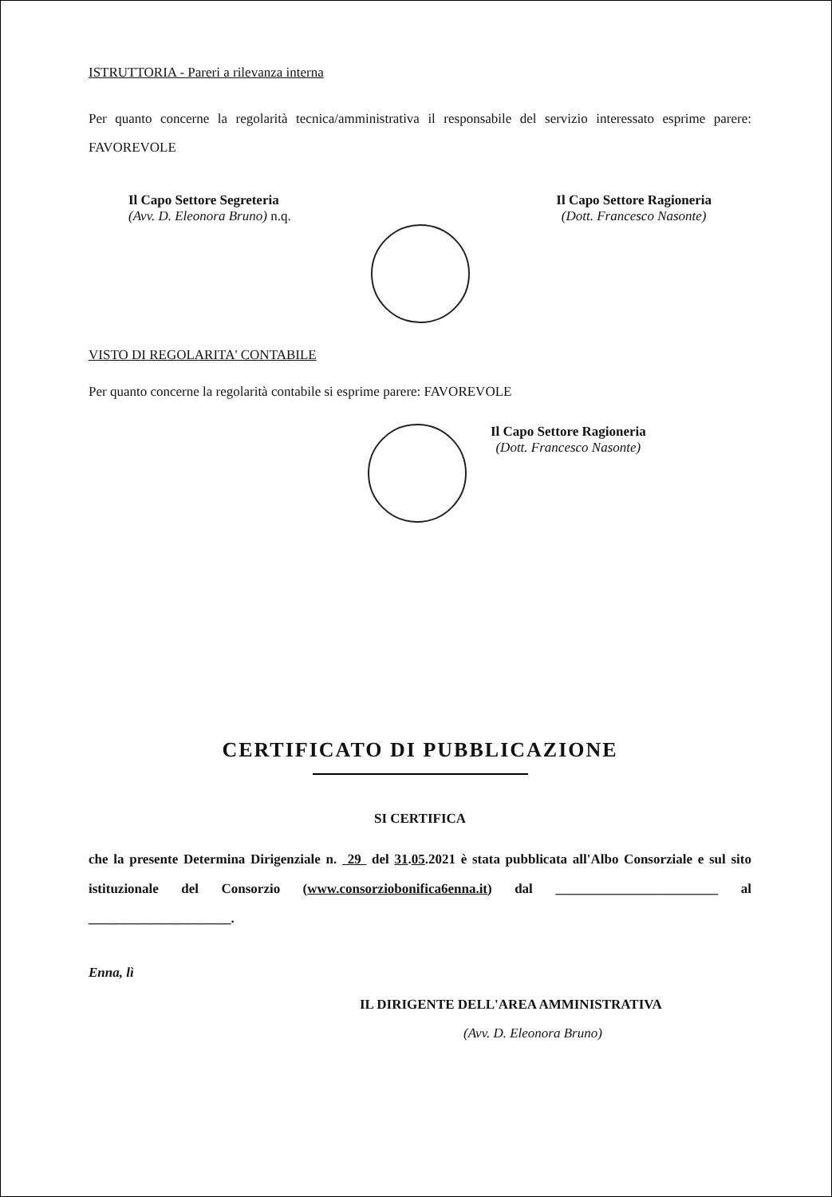ISTRUTTORIA - Pareri a rilevanza interna
Per quanto concerne la regolarità tecnica/amministrativa il responsabile del servizio interessato esprime parere: FAVOREVOLE
Il Capo Settore Segreteria
(Avv. D. Eleonora Bruno) n.q.
Il Capo Settore Ragioneria
(Dott. Francesco Nasonte)
VISTO DI REGOLARITA' CONTABILE
Per quanto concerne la regolarità contabile si esprime parere: FAVOREVOLE
Il Capo Settore Ragioneria
(Dott. Francesco Nasonte)
CERTIFICATO DI PUBBLICAZIONE
SI CERTIFICA
che la presente Determina Dirigenziale n. 29 del 31.05.2021 è stata pubblicata all'Albo Consorziale e sul sito istituzionale del Consorzio (www.consorziobonifica6enna.it) dal ________________________ al _____________________.
Enna, lì
IL DIRIGENTE DELL'AREA AMMINISTRATIVA
(Avv. D. Eleonora Bruno)